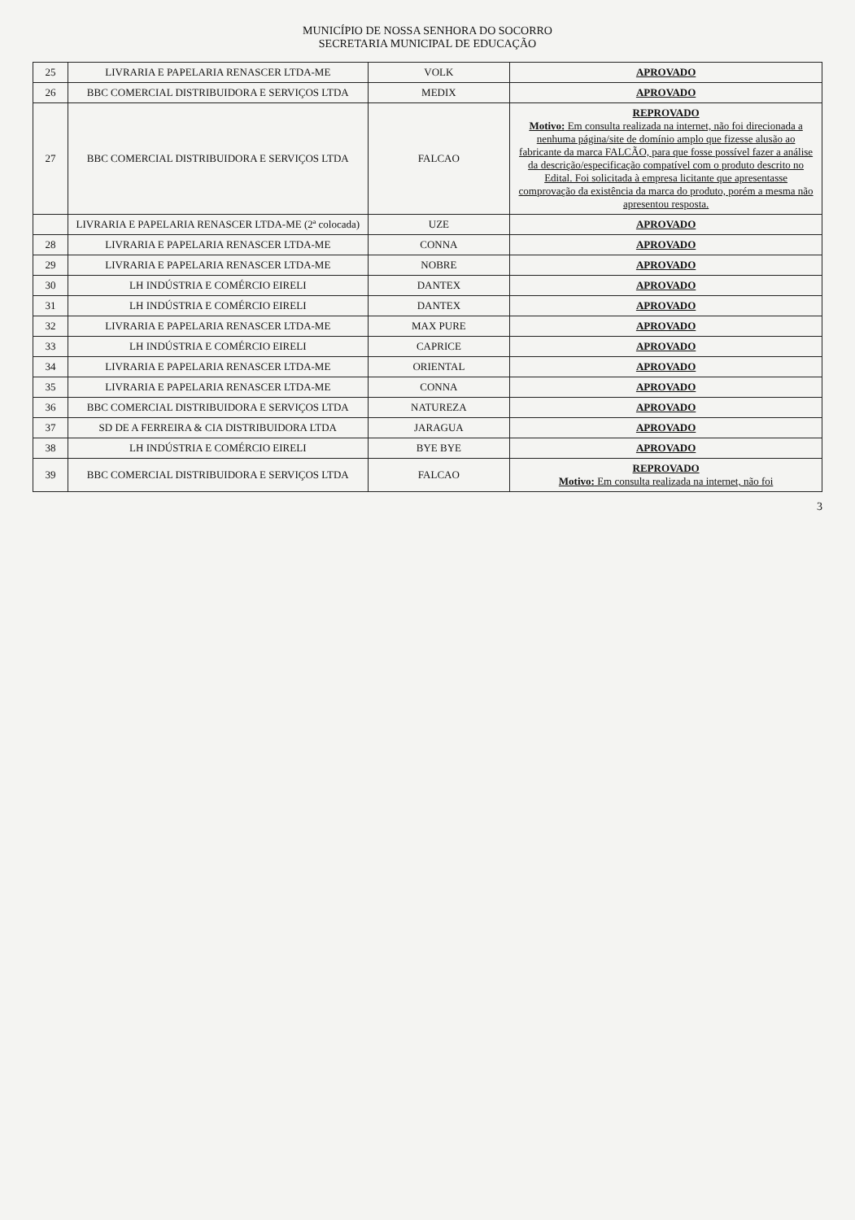MUNICÍPIO DE NOSSA SENHORA DO SOCORRO
SECRETARIA MUNICIPAL DE EDUCAÇÃO
| 25 | LIVRARIA E PAPELARIA RENASCER LTDA-ME | VOLK | APROVADO |
| 26 | BBC COMERCIAL DISTRIBUIDORA E SERVIÇOS LTDA | MEDIX | APROVADO |
| 27 | BBC COMERCIAL DISTRIBUIDORA E SERVIÇOS LTDA | FALCAO | REPROVADO Motivo: Em consulta realizada na internet, não foi direcionada a nenhuma página/site de domínio amplo que fizesse alusão ao fabricante da marca FALCÃO, para que fosse possível fazer a análise da descrição/especificação compatível com o produto descrito no Edital. Foi solicitada à empresa licitante que apresentasse comprovação da existência da marca do produto, porém a mesma não apresentou resposta. |
| | LIVRARIA E PAPELARIA RENASCER LTDA-ME (2ª colocada) | UZE | APROVADO |
| 28 | LIVRARIA E PAPELARIA RENASCER LTDA-ME | CONNA | APROVADO |
| 29 | LIVRARIA E PAPELARIA RENASCER LTDA-ME | NOBRE | APROVADO |
| 30 | LH INDÚSTRIA E COMÉRCIO EIRELI | DANTEX | APROVADO |
| 31 | LH INDÚSTRIA E COMÉRCIO EIRELI | DANTEX | APROVADO |
| 32 | LIVRARIA E PAPELARIA RENASCER LTDA-ME | MAX PURE | APROVADO |
| 33 | LH INDÚSTRIA E COMÉRCIO EIRELI | CAPRICE | APROVADO |
| 34 | LIVRARIA E PAPELARIA RENASCER LTDA-ME | ORIENTAL | APROVADO |
| 35 | LIVRARIA E PAPELARIA RENASCER LTDA-ME | CONNA | APROVADO |
| 36 | BBC COMERCIAL DISTRIBUIDORA E SERVIÇOS LTDA | NATUREZA | APROVADO |
| 37 | SD DE A FERREIRA & CIA DISTRIBUIDORA LTDA | JARAGUA | APROVADO |
| 38 | LH INDÚSTRIA E COMÉRCIO EIRELI | BYE BYE | APROVADO |
| 39 | BBC COMERCIAL DISTRIBUIDORA E SERVIÇOS LTDA | FALCAO | REPROVADO Motivo: Em consulta realizada na internet, não foi |
3